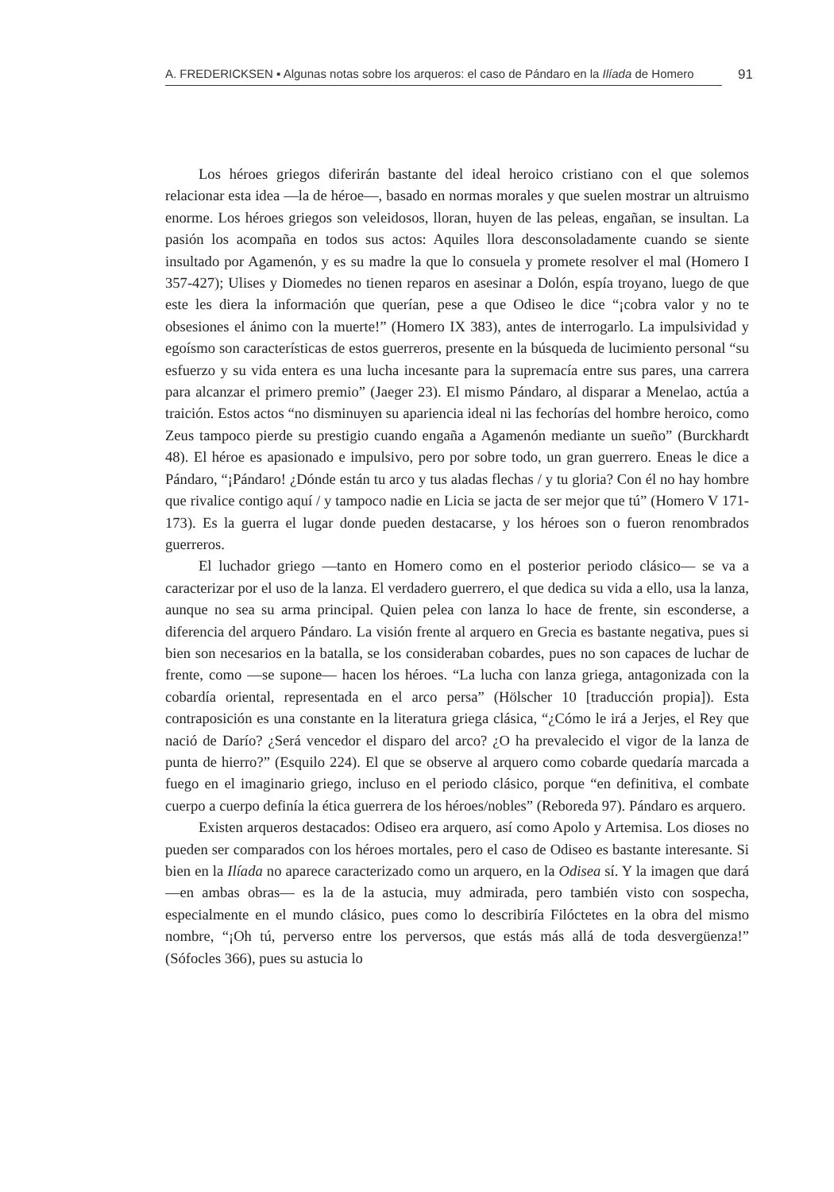A. FREDERICKSEN ▪ Algunas notas sobre los arqueros: el caso de Pándaro en la Ilíada de Homero
91
Los héroes griegos diferirán bastante del ideal heroico cristiano con el que solemos relacionar esta idea —la de héroe—, basado en normas morales y que suelen mostrar un altruismo enorme. Los héroes griegos son veleidosos, lloran, huyen de las peleas, engañan, se insultan. La pasión los acompaña en todos sus actos: Aquiles llora desconsoladamente cuando se siente insultado por Agamenón, y es su madre la que lo consuela y promete resolver el mal (Homero I 357-427); Ulises y Diomedes no tienen reparos en asesinar a Dolón, espía troyano, luego de que este les diera la información que querían, pese a que Odiseo le dice “¡cobra valor y no te obsesiones el ánimo con la muerte!” (Homero IX 383), antes de interrogarlo. La impulsividad y egoísmo son características de estos guerreros, presente en la búsqueda de lucimiento personal “su esfuerzo y su vida entera es una lucha incesante para la supremacía entre sus pares, una carrera para alcanzar el primero premio” (Jaeger 23). El mismo Pándaro, al disparar a Menelao, actúa a traición. Estos actos “no disminuyen su apariencia ideal ni las fechorías del hombre heroico, como Zeus tampoco pierde su prestigio cuando engaña a Agamenón mediante un sueño” (Burckhardt 48). El héroe es apasionado e impulsivo, pero por sobre todo, un gran guerrero. Eneas le dice a Pándaro, “¡Pándaro! ¿Dónde están tu arco y tus aladas flechas / y tu gloria? Con él no hay hombre que rivalice contigo aquí / y tampoco nadie en Licia se jacta de ser mejor que tú” (Homero V 171-173). Es la guerra el lugar donde pueden destacarse, y los héroes son o fueron renombrados guerreros.
El luchador griego —tanto en Homero como en el posterior periodo clásico— se va a caracterizar por el uso de la lanza. El verdadero guerrero, el que dedica su vida a ello, usa la lanza, aunque no sea su arma principal. Quien pelea con lanza lo hace de frente, sin esconderse, a diferencia del arquero Pándaro. La visión frente al arquero en Grecia es bastante negativa, pues si bien son necesarios en la batalla, se los consideraban cobardes, pues no son capaces de luchar de frente, como —se supone— hacen los héroes. “La lucha con lanza griega, antagonizada con la cobardía oriental, representada en el arco persa” (Hölscher 10 [traducción propia]). Esta contraposición es una constante en la literatura griega clásica, “¿Cómo le irá a Jerjes, el Rey que nació de Darío? ¿Será vencedor el disparo del arco? ¿O ha prevalecido el vigor de la lanza de punta de hierro?” (Esquilo 224). El que se observe al arquero como cobarde quedaría marcada a fuego en el imaginario griego, incluso en el periodo clásico, porque “en definitiva, el combate cuerpo a cuerpo definía la ética guerrera de los héroes/nobles” (Reboreda 97). Pándaro es arquero.
Existen arqueros destacados: Odiseo era arquero, así como Apolo y Artemisa. Los dioses no pueden ser comparados con los héroes mortales, pero el caso de Odiseo es bastante interesante. Si bien en la Ilíada no aparece caracterizado como un arquero, en la Odisea sí. Y la imagen que dará —en ambas obras— es la de la astucia, muy admirada, pero también visto con sospecha, especialmente en el mundo clásico, pues como lo describiría Filóctetes en la obra del mismo nombre, “¡Oh tú, perverso entre los perversos, que estás más allá de toda desvergüenza!” (Sófocles 366), pues su astucia lo